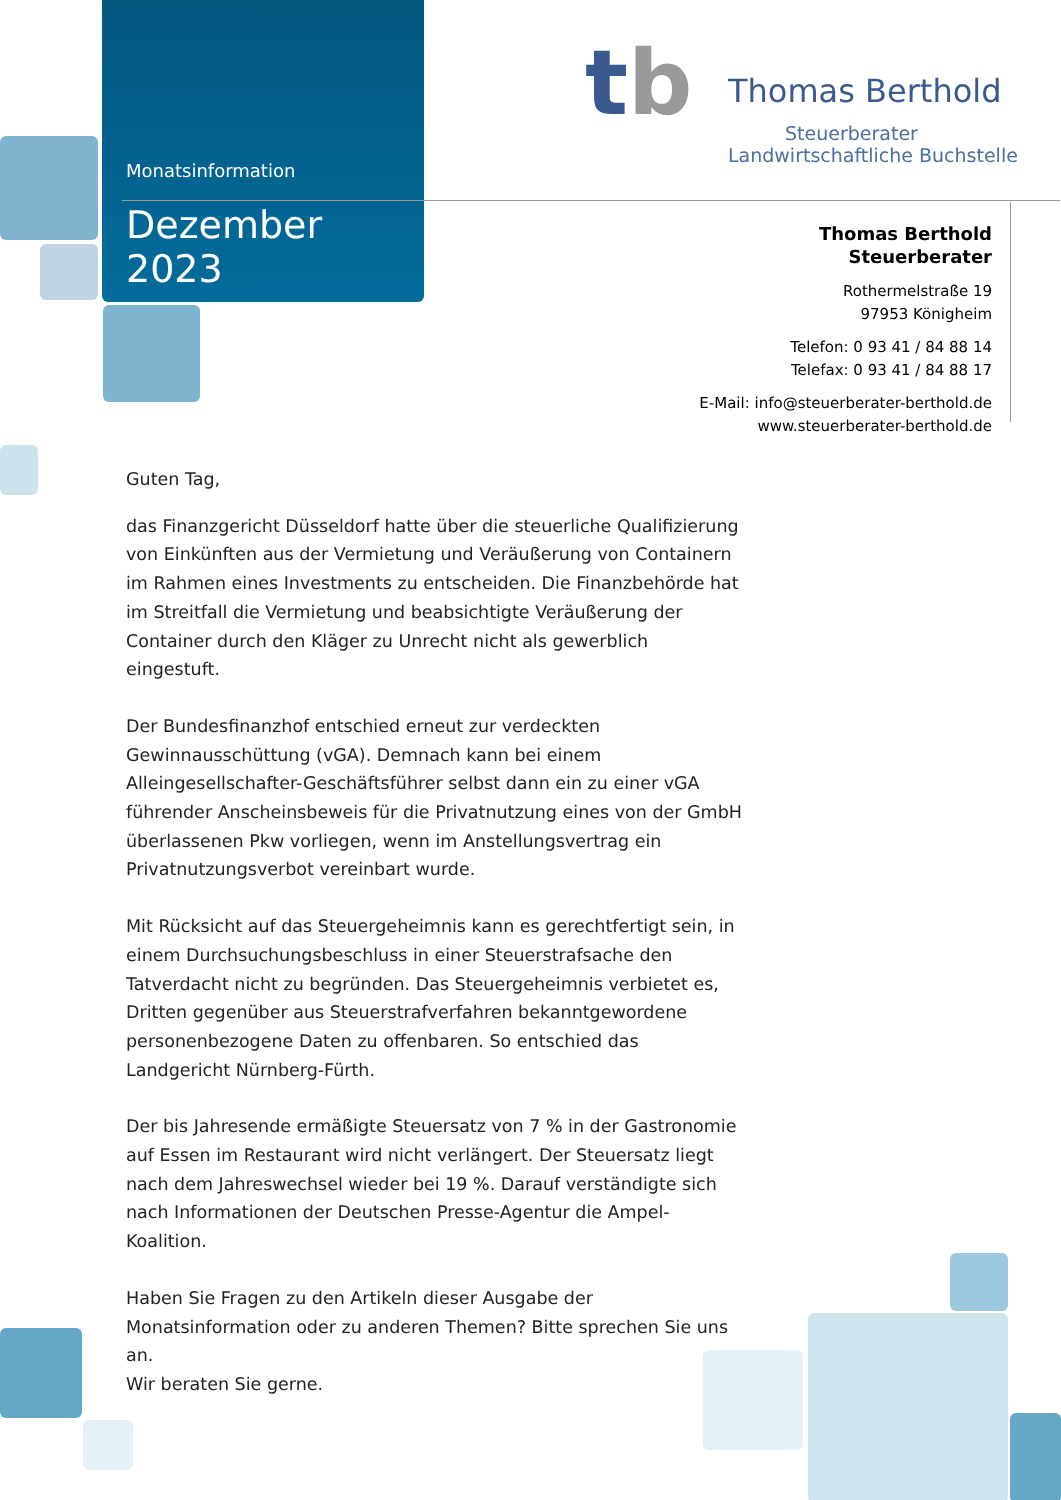Monatsinformation
Dezember 2023
Thomas Berthold
Steuerberater
Landwirtschaftliche Buchstelle
tb
Thomas Berthold
Steuerberater
Rothermelstraße 19
97953 Königheim
Telefon: 0 93 41 / 84 88 14
Telefax: 0 93 41 / 84 88 17
E-Mail: info@steuerberater-berthold.de
www.steuerberater-berthold.de
Guten Tag,
das Finanzgericht Düsseldorf hatte über die steuerliche Qualifizierung von Einkünften aus der Vermietung und Veräußerung von Containern im Rahmen eines Investments zu entscheiden. Die Finanzbehörde hat im Streitfall die Vermietung und beabsichtigte Veräußerung der Container durch den Kläger zu Unrecht nicht als gewerblich eingestuft.
Der Bundesfinanzhof entschied erneut zur verdeckten Gewinnausschüttung (vGA). Demnach kann bei einem Alleingesellschafter-Geschäftsführer selbst dann ein zu einer vGA führender Anscheinsbeweis für die Privatnutzung eines von der GmbH überlassenen Pkw vorliegen, wenn im Anstellungsvertrag ein Privatnutzungsverbot vereinbart wurde.
Mit Rücksicht auf das Steuergeheimnis kann es gerechtfertigt sein, in einem Durchsuchungsbeschluss in einer Steuerstrafsache den Tatverdacht nicht zu begründen. Das Steuergeheimnis verbietet es, Dritten gegenüber aus Steuerstrafverfahren bekanntgewordene personenbezogene Daten zu offenbaren. So entschied das Landgericht Nürnberg-Fürth.
Der bis Jahresende ermäßigte Steuersatz von 7 % in der Gastronomie auf Essen im Restaurant wird nicht verlängert. Der Steuersatz liegt nach dem Jahreswechsel wieder bei 19 %. Darauf verständigte sich nach Informationen der Deutschen Presse-Agentur die Ampel-Koalition.
Haben Sie Fragen zu den Artikeln dieser Ausgabe der Monatsinformation oder zu anderen Themen? Bitte sprechen Sie uns an.
Wir beraten Sie gerne.